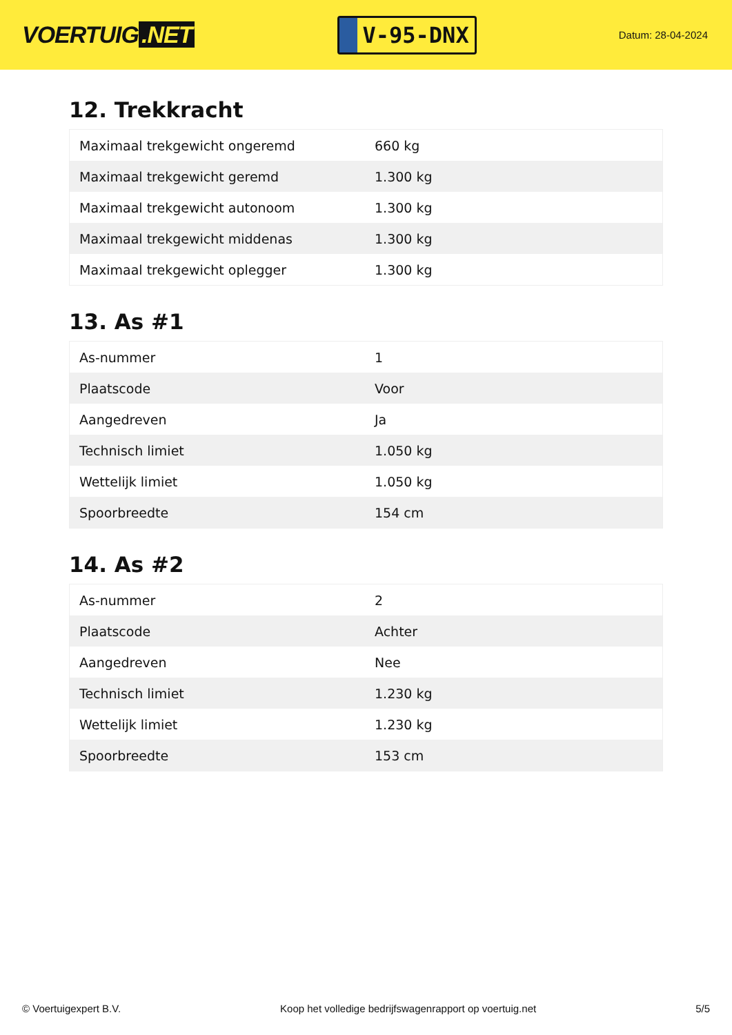VOERTUIG.NET
V-95-DNX
Datum: 28-04-2024
12. Trekkracht
| Maximaal trekgewicht ongeremd | 660 kg |
| Maximaal trekgewicht geremd | 1.300 kg |
| Maximaal trekgewicht autonoom | 1.300 kg |
| Maximaal trekgewicht middenas | 1.300 kg |
| Maximaal trekgewicht oplegger | 1.300 kg |
13. As #1
| As-nummer | 1 |
| Plaatscode | Voor |
| Aangedreven | Ja |
| Technisch limiet | 1.050 kg |
| Wettelijk limiet | 1.050 kg |
| Spoorbreedte | 154 cm |
14. As #2
| As-nummer | 2 |
| Plaatscode | Achter |
| Aangedreven | Nee |
| Technisch limiet | 1.230 kg |
| Wettelijk limiet | 1.230 kg |
| Spoorbreedte | 153 cm |
© Voertuigexpert B.V. Koop het volledige bedrijfswagenrapport op voertuig.net 5/5